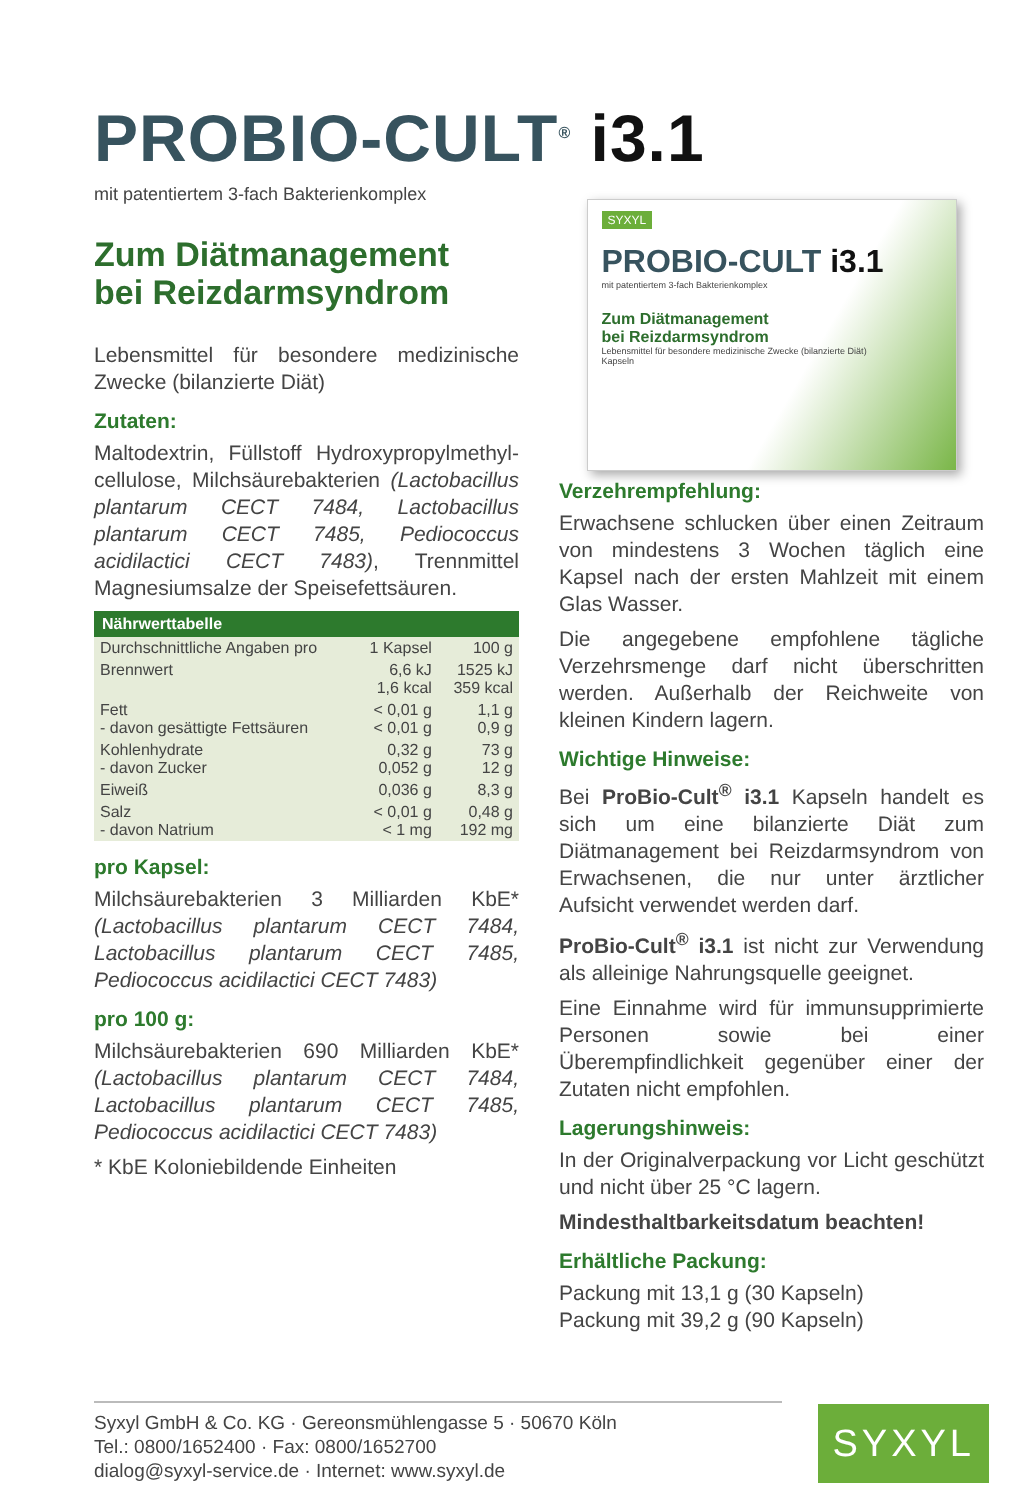PROBIO-CULT<sup>®</sup> i3.1
mit patentiertem 3-fach Bakterienkomplex
Zum Diätmanagement
bei Reizdarmsyndrom
Lebensmittel für besondere medizinische Zwecke (bilanzierte Diät)
Zutaten:
Maltodextrin, Füllstoff Hydroxypropylmethyl­cellulose, Milchsäurebakterien (Lactobacillus plantarum CECT 7484, Lactobacillus plantarum CECT 7485, Pediococcus acidilactici CECT 7483), Trennmittel Magnesiumsalze der Speisefettsäuren.
| Nährwerttabelle | | |
| --- | --- | --- |
| Durchschnittliche Angaben pro | 1 Kapsel | 100 g |
| Brennwert | 6,6 kJ 1,6 kcal | 1525 kJ 359 kcal |
| Fett - davon gesättigte Fettsäuren | < 0,01 g < 0,01 g | 1,1 g 0,9 g |
| Kohlenhydrate - davon Zucker | 0,32 g 0,052 g | 73 g 12 g |
| Eiweiß | 0,036 g | 8,3 g |
| Salz - davon Natrium | < 0,01 g < 1 mg | 0,48 g 192 mg |
pro Kapsel:
Milchsäurebakterien 3 Milliarden KbE* (Lactobacillus plantarum CECT 7484, Lactobacillus plantarum CECT 7485, Pediococcus acidilactici CECT 7483)
pro 100 g:
Milchsäurebakterien 690 Milliarden KbE* (Lactobacillus plantarum CECT 7484, Lactobacillus plantarum CECT 7485, Pediococcus acidilactici CECT 7483)
* KbE Koloniebildende Einheiten
SYXYL
PROBIO-CULT i3.1
mit patentiertem 3-fach Bakterienkomplex
Zum Diätmanagement
bei Reizdarmsyndrom
Lebensmittel für besondere medizinische Zwecke (bilanzierte Diät)
Kapseln
Verzehrempfehlung:
Erwachsene schlucken über einen Zeitraum von mindestens 3 Wochen täglich eine Kapsel nach der ersten Mahlzeit mit einem Glas Wasser.
Die angegebene empfohlene tägliche Verzehrsmenge darf nicht überschritten werden. Außerhalb der Reichweite von kleinen Kindern lagern.
Wichtige Hinweise:
Bei ProBio-Cult<sup>®</sup> i3.1 Kapseln handelt es sich um eine bilanzierte Diät zum Diätmanagement bei Reizdarmsyndrom von Erwachsenen, die nur unter ärztlicher Aufsicht verwendet werden darf.
ProBio-Cult<sup>®</sup> i3.1 ist nicht zur Verwendung als alleinige Nahrungsquelle geeignet.
Eine Einnahme wird für immunsupprimierte Personen sowie bei einer Überempfindlichkeit gegenüber einer der Zutaten nicht empfohlen.
Lagerungshinweis:
In der Originalverpackung vor Licht geschützt und nicht über 25 °C lagern.
Mindesthaltbarkeitsdatum beachten!
Erhältliche Packung:
Packung mit 13,1 g (30 Kapseln)
Packung mit 39,2 g (90 Kapseln)
Syxyl GmbH & Co. KG · Gereonsmühlengasse 5 · 50670 Köln
Tel.: 0800/1652400 · Fax: 0800/1652700
dialog@syxyl-service.de · Internet: www.syxyl.de
SYXYL